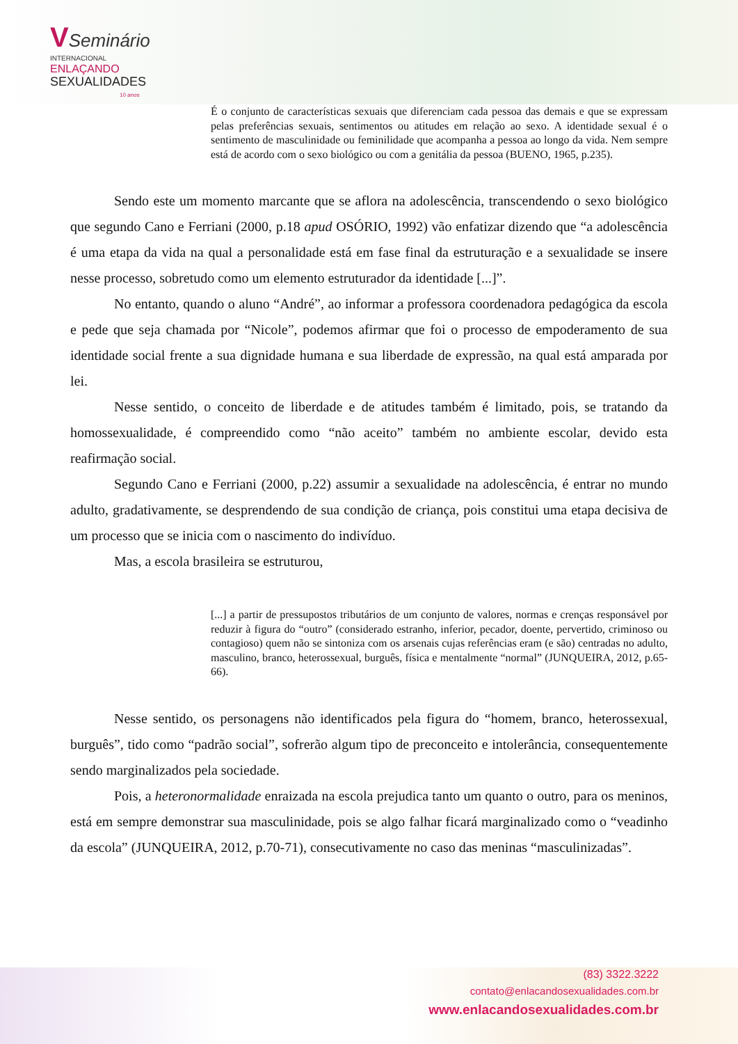VSeminário
INTERNACIONAL
ENLAÇANDO
SEXUALIDADES
10 anos
É o conjunto de características sexuais que diferenciam cada pessoa das demais e que se expressam pelas preferências sexuais, sentimentos ou atitudes em relação ao sexo. A identidade sexual é o sentimento de masculinidade ou feminilidade que acompanha a pessoa ao longo da vida. Nem sempre está de acordo com o sexo biológico ou com a genitália da pessoa (BUENO, 1965, p.235).
Sendo este um momento marcante que se aflora na adolescência, transcendendo o sexo biológico que segundo Cano e Ferriani (2000, p.18 apud OSÓRIO, 1992) vão enfatizar dizendo que “a adolescência é uma etapa da vida na qual a personalidade está em fase final da estruturação e a sexualidade se insere nesse processo, sobretudo como um elemento estruturador da identidade [...]”.
No entanto, quando o aluno “André”, ao informar a professora coordenadora pedagógica da escola e pede que seja chamada por “Nicole”, podemos afirmar que foi o processo de empoderamento de sua identidade social frente a sua dignidade humana e sua liberdade de expressão, na qual está amparada por lei.
Nesse sentido, o conceito de liberdade e de atitudes também é limitado, pois, se tratando da homossexualidade, é compreendido como “não aceito” também no ambiente escolar, devido esta reafirmação social.
Segundo Cano e Ferriani (2000, p.22) assumir a sexualidade na adolescência, é entrar no mundo adulto, gradativamente, se desprendendo de sua condição de criança, pois constitui uma etapa decisiva de um processo que se inicia com o nascimento do indivíduo.
Mas, a escola brasileira se estruturou,
[...] a partir de pressupostos tributários de um conjunto de valores, normas e crenças responsável por reduzir à figura do “outro” (considerado estranho, inferior, pecador, doente, pervertido, criminoso ou contagioso) quem não se sintoniza com os arsenais cujas referências eram (e são) centradas no adulto, masculino, branco, heterossexual, burguês, física e mentalmente “normal” (JUNQUEIRA, 2012, p.65-66).
Nesse sentido, os personagens não identificados pela figura do “homem, branco, heterossexual, burguês”, tido como “padrão social”, sofrerão algum tipo de preconceito e intolerância, consequentemente sendo marginalizados pela sociedade.
Pois, a heteronormalidade enraizada na escola prejudica tanto um quanto o outro, para os meninos, está em sempre demonstrar sua masculinidade, pois se algo falhar ficará marginalizado como o “veadinho da escola” (JUNQUEIRA, 2012, p.70-71), consecutivamente no caso das meninas “masculinizadas”.
(83) 3322.3222
contato@enlacandosexualidades.com.br
www.enlacandosexualidades.com.br